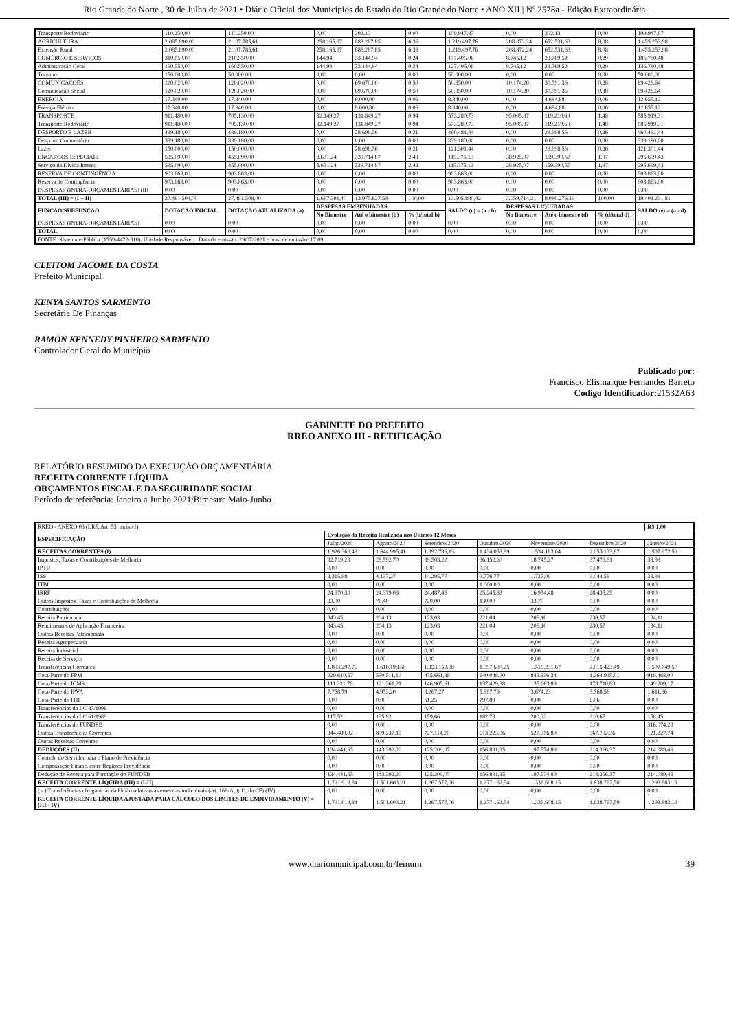Rio Grande do Norte , 30 de Julho de 2021 • Diário Oficial dos Municípios do Estado do Rio Grande do Norte • ANO XII | Nº 2578a - Edição Extraordinária
| Transporte Rodoviário | 110.250,00 | 110.250,00 | 0,00 | 302,13 | 0,00 | 109.947,87 | 0,00 | 302,13 | 0,00 | 109.947,87 |
| AGRICULTURA | 2.085.890,00 | 2.107.785,61 | 258.165,87 | 888.287,85 | 6,36 | 1.219.497,76 | 208.872,24 | 652.531,63 | 8,08 | 1.455.253,98 |
| Extensão Rural | 2.085.890,00 | 2.107.785,61 | 258.165,87 | 888.287,85 | 6,36 | 1.219.497,76 | 208.872,24 | 652.531,63 | 8,08 | 1.455.253,98 |
| COMÉRCIO E SERVIÇOS | 310.550,00 | 210.550,00 | 144,94 | 33.144,94 | 0,24 | 177.405,06 | 8.745,12 | 23.769,52 | 0,29 | 186.780,48 |
| Administração Geral | 160.550,00 | 160.550,00 | 144,94 | 33.144,94 | 0,24 | 127.405,06 | 8.745,12 | 23.769,52 | 0,29 | 136.780,48 |
| Turismo | 150.000,00 | 50.000,00 | 0,00 | 0,00 | 0,00 | 50.000,00 | 0,00 | 0,00 | 0,00 | 50.000,00 |
| COMUNICAÇÕES | 120.020,00 | 120.020,00 | 0,00 | 69.670,00 | 0,50 | 50.350,00 | 10.174,20 | 30.591,36 | 0,38 | 89.428,64 |
| Comunicação Social | 120.020,00 | 120.020,00 | 0,00 | 69.670,00 | 0,50 | 50.350,00 | 10.174,20 | 30.591,36 | 0,38 | 89.428,64 |
| ENERGIA | 17.340,00 | 17.340,00 | 0,00 | 9.000,00 | 0,06 | 8.340,00 | 0,00 | 4.684,88 | 0,06 | 12.655,12 |
| Energia Elétrica | 17.340,00 | 17.340,00 | 0,00 | 9.000,00 | 0,06 | 8.340,00 | 0,00 | 4.684,88 | 0,06 | 12.655,12 |
| TRANSPORTE | 911.480,00 | 705.130,00 | 82.149,27 | 131.849,27 | 0,94 | 573.280,73 | 95.005,87 | 119.210,69 | 1,48 | 585.919,31 |
| Transporte Rodoviário | 911.480,00 | 705.130,00 | 82.149,27 | 131.849,27 | 0,94 | 573.280,73 | 95.005,87 | 119.210,69 | 1,48 | 585.919,31 |
| DESPORTO E LAZER | 489.180,00 | 489.180,00 | 0,00 | 28.698,56 | 0,21 | 460.481,44 | 0,00 | 28.698,56 | 0,36 | 460.481,44 |
| Desporto Comunitário | 339.180,00 | 339.180,00 | 0,00 | 0,00 | 0,00 | 339.180,00 | 0,00 | 0,00 | 0,00 | 339.180,00 |
| Lazer | 150.000,00 | 150.000,00 | 0,00 | 28.698,56 | 0,21 | 121.301,44 | 0,00 | 28.698,56 | 0,36 | 121.301,44 |
| ENCARGOS ESPECIAIS | 585.090,00 | 455.090,00 | 3.631,24 | 339.714,87 | 2,43 | 115.375,13 | 38.925,07 | 159.390,57 | 1,97 | 295.699,43 |
| Serviço da Dívida Interna | 585.090,00 | 455.090,00 | 3.631,24 | 339.714,87 | 2,43 | 115.375,13 | 38.925,07 | 159.390,57 | 1,97 | 295.699,43 |
| RESERVA DE CONTINGÊNCIA | 903.863,00 | 903.863,00 | 0,00 | 0,00 | 0,00 | 903.863,00 | 0,00 | 0,00 | 0,00 | 903.863,00 |
| Reserva de Contingência | 903.863,00 | 903.863,00 | 0,00 | 0,00 | 0,00 | 903.863,00 | 0,00 | 0,00 | 0,00 | 903.863,00 |
| DESPESAS (INTRA-ORÇAMENTÁRIAS) (II) | 0,00 | 0,00 | 0,00 | 0,00 | 0,00 | 0,00 | 0,00 | 0,00 | 0,00 | 0,00 |
| TOTAL (III) = (I + II) | 27.481.508,00 | 27.481.508,00 | 1.667.301,40 | 13.975.627,58 | 100,00 | 13.505.880,42 | 3.059.714,21 | 8.080.276,19 | 100,00 | 19.401.231,81 |
| FUNÇÃO/SUBFUNÇÃO | DOTAÇÃO INICIAL | DOTAÇÃO ATUALIZADA (a) | DESPESAS EMPENHADAS | | | SALDO (c) = (a - b) | DESPESAS LIQUIDADAS | | | SALDO (e) = (a - d) |
| | | | No Bimestre | Até o bimestre (b) | % (b/total b) | | No Bimestre | Até o bimestre (d) | % (d/total d) | |
| DESPESAS (INTRA-ORÇAMENTÁRIAS) | 0,00 | 0,00 | 0,00 | 0,00 | 0,00 | 0,00 | 0,00 | 0,00 | 0,00 | 0,00 |
| TOTAL | 0,00 | 0,00 | 0,00 | 0,00 | 0,00 | 0,00 | 0,00 | 0,00 | 0,00 | 0,00 |
| FONTE: Sistema e-Pública (1559-4472-310). Unidade Responsável: . Data da emissão: 29/07/2021 e hora de emissão: 17:09. | | | | | | | | | | |
CLEITOM JACOME DA COSTA
Prefeito Municipal
KENYA SANTOS SARMENTO
Secretária De Finanças
RAMÓN KENNEDY PINHEIRO SARMENTO
Controlador Geral do Município
Publicado por:
Francisco Elismarque Fernandes Barreto
Código Identificador: 21532A63
GABINETE DO PREFEITO
RREO ANEXO III - RETIFICAÇÃO
RELATÓRIO RESUMIDO DA EXECUÇÃO ORÇAMENTÁRIA
RECEITA CORRENTE LÍQUIDA
ORÇAMENTOS FISCAL E DA SEGURIDADE SOCIAL
Período de referência: Janeiro a Junho 2021/Bimestre Maio-Junho
| RREO - ANEXO 03 (LRF, Art. 53, inciso I) | | | | | | | R$ 1,00 |
| ESPECIFICAÇÃO | Evolução da Receita Realizada nos Últimos 12 Meses | | | | | | |
| | Julho/2020 | Agosto/2020 | Setembro/2020 | Outubro/2020 | Novembro/2020 | Dezembro/2020 | Janeiro/2021 |
| RECEITAS CORRENTES (I) | 1.926.360,49 | 1.644.995,41 | 1.392.786,13 | 1.434.053,89 | 1.534.183,04 | 2.053.133,87 | 1.507.972,59 |
| Impostos, Taxas e Contribuições de Melhoria | 32.719,28 | 28.592,70 | 39.503,22 | 36.152,60 | 18.745,27 | 37.479,81 | 38,98 |
| IPTU | 0,00 | 0,00 | 0,00 | 0,00 | 0,00 | 0,00 | 0,00 |
| ISS | 8.315,98 | 4.137,27 | 14.295,77 | 9.776,77 | 1.737,09 | 9.044,56 | 38,98 |
| ITBI | 0,00 | 0,00 | 0,00 | 1.000,00 | 0,00 | 0,00 | 0,00 |
| IRRF | 24.370,30 | 24.379,03 | 24.487,45 | 25.245,83 | 16.974,48 | 28.435,25 | 0,00 |
| Outros Impostos, Taxas e Contribuições de Melhoria | 33,00 | 76,40 | 720,00 | 130,00 | 33,70 | 0,00 | 0,00 |
| Contribuições | 0,00 | 0,00 | 0,00 | 0,00 | 0,00 | 0,00 | 0,00 |
| Receita Patrimonial | 343,45 | 204,13 | 123,03 | 221,04 | 206,10 | 230,57 | 184,11 |
| Rendimentos de Aplicação Financeira | 343,45 | 204,13 | 123,03 | 221,04 | 206,10 | 230,57 | 184,11 |
| Outras Receitas Patrimoniais | 0,00 | 0,00 | 0,00 | 0,00 | 0,00 | 0,00 | 0,00 |
| Receita Agropecuária | 0,00 | 0,00 | 0,00 | 0,00 | 0,00 | 0,00 | 0,00 |
| Receita Industrial | 0,00 | 0,00 | 0,00 | 0,00 | 0,00 | 0,00 | 0,00 |
| Receita de Serviços | 0,00 | 0,00 | 0,00 | 0,00 | 0,00 | 0,00 | 0,00 |
| Transferências Correntes | 1.893.297,76 | 1.616.198,58 | 1.353.159,88 | 1.397.680,25 | 1.515.231,67 | 2.015.423,49 | 1.507.749,50 |
| Cota-Parte do FPM | 929.610,67 | 590.511,10 | 475.661,89 | 640.048,90 | 848.336,34 | 1.264.935,01 | 919.468,00 |
| Cota-Parte do ICMS | 111.321,76 | 121.361,21 | 146.905,61 | 137.429,88 | 135.663,89 | 178.710,83 | 149.209,17 |
| Cota-Parte do IPVA | 7.758,79 | 4.953,20 | 3.267,27 | 5.997,79 | 3.674,23 | 3.768,56 | 1.611,86 |
| Cota-Parte do ITR | 0,00 | 0,00 | 51,25 | 797,89 | 0,00 | 6,06 | 0,00 |
| Transferências da LC 87/1996 | 0,00 | 0,00 | 0,00 | 0,00 | 0,00 | 0,00 | 0,00 |
| Transferências da LC 61/1989 | 117,52 | 135,92 | 159,66 | 182,73 | 200,32 | 210,67 | 158,45 |
| Transferências do FUNDEB | 0,00 | 0,00 | 0,00 | 0,00 | 0,00 | 0,00 | 316.074,28 |
| Outras Transferências Correntes | 844.489,02 | 899.237,15 | 727.114,20 | 613.223,06 | 527.356,89 | 567.792,36 | 121.227,74 |
| Outras Receitas Correntes | 0,00 | 0,00 | 0,00 | 0,00 | 0,00 | 0,00 | 0,00 |
| DEDUÇÕES (II) | 134.441,65 | 143.392,20 | 125.209,07 | 156.891,35 | 197.574,89 | 214.366,37 | 214.089,46 |
| Contrib. do Servidor para o Plano de Previdência | 0,00 | 0,00 | 0,00 | 0,00 | 0,00 | 0,00 | 0,00 |
| Compensação Financ. entre Regimes Previdência | 0,00 | 0,00 | 0,00 | 0,00 | 0,00 | 0,00 | 0,00 |
| Dedução de Receita para Formação do FUNDEB | 134.441,65 | 143.392,20 | 125.209,07 | 156.891,35 | 197.574,89 | 214.366,37 | 214.089,46 |
| RECEITA CORRENTE LÍQUIDA (III) = (I-II) | 1.791.918,84 | 1.501.603,21 | 1.267.577,06 | 1.277.162,54 | 1.336.608,15 | 1.838.767,50 | 1.293.883,13 |
| ( - ) Transferências obrigatórias da União relativas às emendas individuais (art. 166-A, § 1º, da CF) (IV) | 0,00 | 0,00 | 0,00 | 0,00 | 0,00 | 0,00 | 0,00 |
| RECEITA CORRENTE LÍQUIDA AJUSTADA PARA CÁLCULO DOS LIMITES DE ENDIVIDAMENTO (V) = (III - IV) | 1.791.918,84 | 1.501.603,21 | 1.267.577,06 | 1.277.162,54 | 1.336.608,15 | 1.838.767,50 | 1.293.883,13 |
www.diariomunicipal.com.br/femurn 39